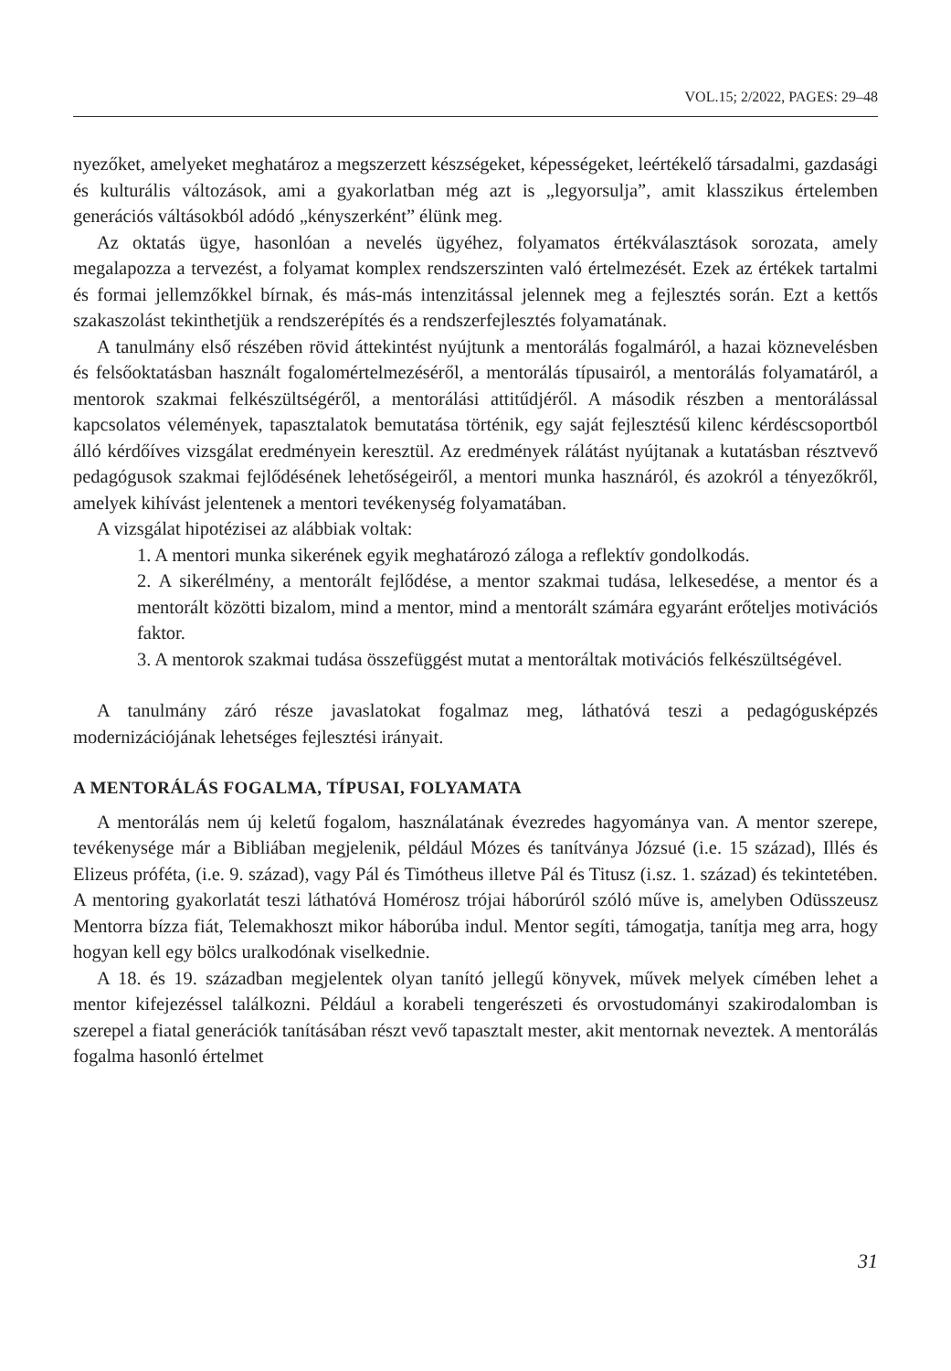VOL.15; 2/2022, PAGES: 29–48
nyezőket, amelyeket meghatároz a megszerzett készségeket, képességeket, leértékelő társadalmi, gazdasági és kulturális változások, ami a gyakorlatban még azt is „legyorsulja”, amit klasszikus értelemben generációs váltásokból adódó „kényszerként” élünk meg.
Az oktatás ügye, hasonlóan a nevelés ügyéhez, folyamatos értékválasztások sorozata, amely megalapozza a tervezést, a folyamat komplex rendszerszinten való értelmezését. Ezek az értékek tartalmi és formai jellemzőkkel bírnak, és más-más intenzitással jelennek meg a fejlesztés során. Ezt a kettős szakaszolást tekinthetjük a rendszerépítés és a rendszerfejlesztés folyamatának.
A tanulmány első részében rövid áttekintést nyújtunk a mentorálás fogalmáról, a hazai köznevelésben és felsőoktatásban használt fogalomértelmezéséről, a mentorálás típusairól, a mentorálás folyamatáról, a mentorok szakmai felkészültségéről, a mentorálási attitűdjéről. A második részben a mentorálással kapcsolatos vélemények, tapasztalatok bemutatása történik, egy saját fejlesztésű kilenc kérdéscsoportból álló kérdőíves vizsgálat eredményein keresztül. Az eredmények rálátást nyújtanak a kutatásban résztvevő pedagógusok szakmai fejlődésének lehetőségeiről, a mentori munka hasznáról, és azokról a tényezőkről, amelyek kihívást jelentenek a mentori tevékenység folyamatában.
A vizsgálat hipotézisei az alábbiak voltak:
1. A mentori munka sikerének egyik meghatározó záloga a reflektív gondolkodás.
2. A sikerélmény, a mentorált fejlődése, a mentor szakmai tudása, lelkesedése, a mentor és a mentorált közötti bizalom, mind a mentor, mind a mentorált számára egyaránt erőteljes motivációs faktor.
3. A mentorok szakmai tudása összefüggést mutat a mentoráltak motivációs felkészültségével.
A tanulmány záró része javaslatokat fogalmaz meg, láthatóvá teszi a pedagógusképzés modernizációjának lehetséges fejlesztési irányait.
A MENTORÁLÁS FOGALMA, TÍPUSAI, FOLYAMATA
A mentorálás nem új keletű fogalom, használatának évezredes hagyománya van. A mentor szerepe, tevékenysége már a Bibliában megjelenik, például Mózes és tanítványa Józsué (i.e. 15 század), Illés és Elizeus próféta, (i.e. 9. század), vagy Pál és Timótheus illetve Pál és Titusz (i.sz. 1. század) és tekintetében. A mentoring gyakorlatát teszi láthatóvá Homérosz trójai háborúról szóló műve is, amelyben Odüsszeusz Mentorra bízza fiát, Telemakhoszt mikor háborúba indul. Mentor segíti, támogatja, tanítja meg arra, hogy hogyan kell egy bölcs uralkodónak viselkednie.
A 18. és 19. században megjelentek olyan tanító jellegű könyvek, művek melyek címében lehet a mentor kifejezéssel találkozni. Például a korabeli tengerészeti és orvostudományi szakirodalomban is szerepel a fiatal generációk tanításában részt vevő tapasztalt mester, akit mentornak neveztek. A mentorálás fogalma hasonló értelmet
31